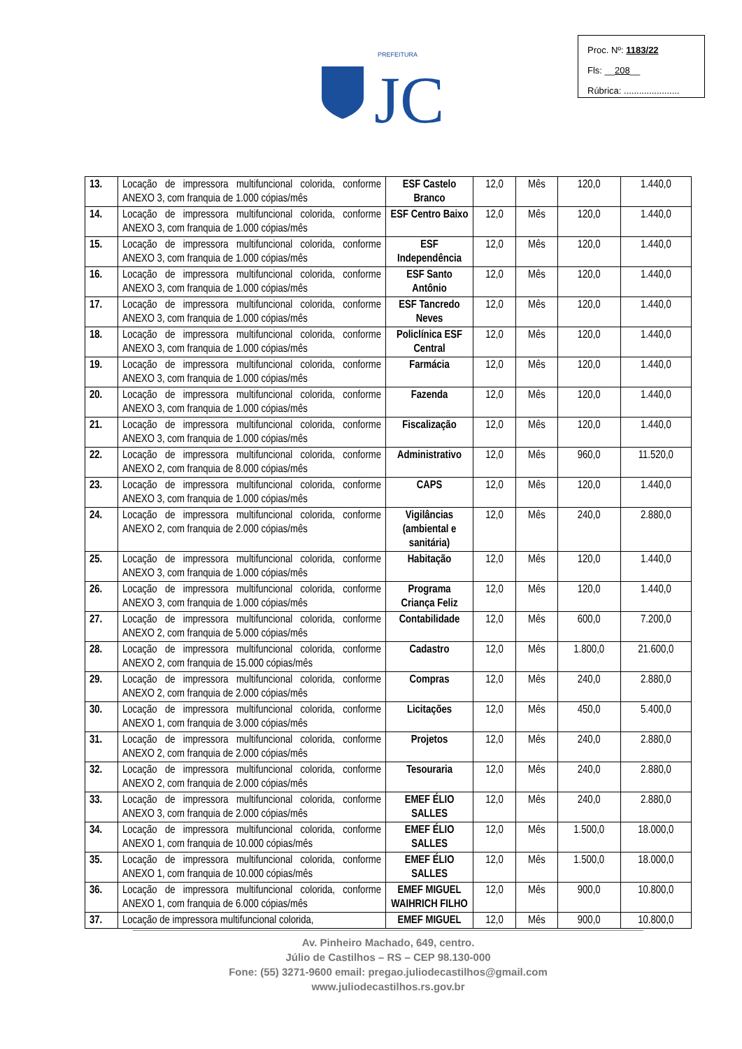Proc. Nº: 1183/22
Fls: __208__
Rúbrica: ......................
PREFEITURA
JC
| 13. | Locação de impressora multifuncional colorida, conforme ANEXO 3, com franquia de 1.000 cópias/mês | ESF Castelo Branco | 12,0 | Mês | 120,0 | 1.440,0 |
| 14. | Locação de impressora multifuncional colorida, conforme ANEXO 3, com franquia de 1.000 cópias/mês | ESF Centro Baixo | 12,0 | Mês | 120,0 | 1.440,0 |
| 15. | Locação de impressora multifuncional colorida, conforme ANEXO 3, com franquia de 1.000 cópias/mês | ESF Independência | 12,0 | Mês | 120,0 | 1.440,0 |
| 16. | Locação de impressora multifuncional colorida, conforme ANEXO 3, com franquia de 1.000 cópias/mês | ESF Santo Antônio | 12,0 | Mês | 120,0 | 1.440,0 |
| 17. | Locação de impressora multifuncional colorida, conforme ANEXO 3, com franquia de 1.000 cópias/mês | ESF Tancredo Neves | 12,0 | Mês | 120,0 | 1.440,0 |
| 18. | Locação de impressora multifuncional colorida, conforme ANEXO 3, com franquia de 1.000 cópias/mês | Policlínica ESF Central | 12,0 | Mês | 120,0 | 1.440,0 |
| 19. | Locação de impressora multifuncional colorida, conforme ANEXO 3, com franquia de 1.000 cópias/mês | Farmácia | 12,0 | Mês | 120,0 | 1.440,0 |
| 20. | Locação de impressora multifuncional colorida, conforme ANEXO 3, com franquia de 1.000 cópias/mês | Fazenda | 12,0 | Mês | 120,0 | 1.440,0 |
| 21. | Locação de impressora multifuncional colorida, conforme ANEXO 3, com franquia de 1.000 cópias/mês | Fiscalização | 12,0 | Mês | 120,0 | 1.440,0 |
| 22. | Locação de impressora multifuncional colorida, conforme ANEXO 2, com franquia de 8.000 cópias/mês | Administrativo | 12,0 | Mês | 960,0 | 11.520,0 |
| 23. | Locação de impressora multifuncional colorida, conforme ANEXO 3, com franquia de 1.000 cópias/mês | CAPS | 12,0 | Mês | 120,0 | 1.440,0 |
| 24. | Locação de impressora multifuncional colorida, conforme ANEXO 2, com franquia de 2.000 cópias/mês | Vigilâncias (ambiental e sanitária) | 12,0 | Mês | 240,0 | 2.880,0 |
| 25. | Locação de impressora multifuncional colorida, conforme ANEXO 3, com franquia de 1.000 cópias/mês | Habitação | 12,0 | Mês | 120,0 | 1.440,0 |
| 26. | Locação de impressora multifuncional colorida, conforme ANEXO 3, com franquia de 1.000 cópias/mês | Programa Criança Feliz | 12,0 | Mês | 120,0 | 1.440,0 |
| 27. | Locação de impressora multifuncional colorida, conforme ANEXO 2, com franquia de 5.000 cópias/mês | Contabilidade | 12,0 | Mês | 600,0 | 7.200,0 |
| 28. | Locação de impressora multifuncional colorida, conforme ANEXO 2, com franquia de 15.000 cópias/mês | Cadastro | 12,0 | Mês | 1.800,0 | 21.600,0 |
| 29. | Locação de impressora multifuncional colorida, conforme ANEXO 2, com franquia de 2.000 cópias/mês | Compras | 12,0 | Mês | 240,0 | 2.880,0 |
| 30. | Locação de impressora multifuncional colorida, conforme ANEXO 1, com franquia de 3.000 cópias/mês | Licitações | 12,0 | Mês | 450,0 | 5.400,0 |
| 31. | Locação de impressora multifuncional colorida, conforme ANEXO 2, com franquia de 2.000 cópias/mês | Projetos | 12,0 | Mês | 240,0 | 2.880,0 |
| 32. | Locação de impressora multifuncional colorida, conforme ANEXO 2, com franquia de 2.000 cópias/mês | Tesouraria | 12,0 | Mês | 240,0 | 2.880,0 |
| 33. | Locação de impressora multifuncional colorida, conforme ANEXO 3, com franquia de 2.000 cópias/mês | EMEF ÉLIO SALLES | 12,0 | Mês | 240,0 | 2.880,0 |
| 34. | Locação de impressora multifuncional colorida, conforme ANEXO 1, com franquia de 10.000 cópias/mês | EMEF ÉLIO SALLES | 12,0 | Mês | 1.500,0 | 18.000,0 |
| 35. | Locação de impressora multifuncional colorida, conforme ANEXO 1, com franquia de 10.000 cópias/mês | EMEF ÉLIO SALLES | 12,0 | Mês | 1.500,0 | 18.000,0 |
| 36. | Locação de impressora multifuncional colorida, conforme ANEXO 1, com franquia de 6.000 cópias/mês | EMEF MIGUEL WAIHRICH FILHO | 12,0 | Mês | 900,0 | 10.800,0 |
| 37. | Locação de impressora multifuncional colorida, | EMEF MIGUEL | 12,0 | Mês | 900,0 | 10.800,0 |
Av. Pinheiro Machado, 649, centro.
Júlio de Castilhos – RS – CEP 98.130-000
Fone: (55) 3271-9600 email: pregao.juliodecastilhos@gmail.com
www.juliodecastilhos.rs.gov.br